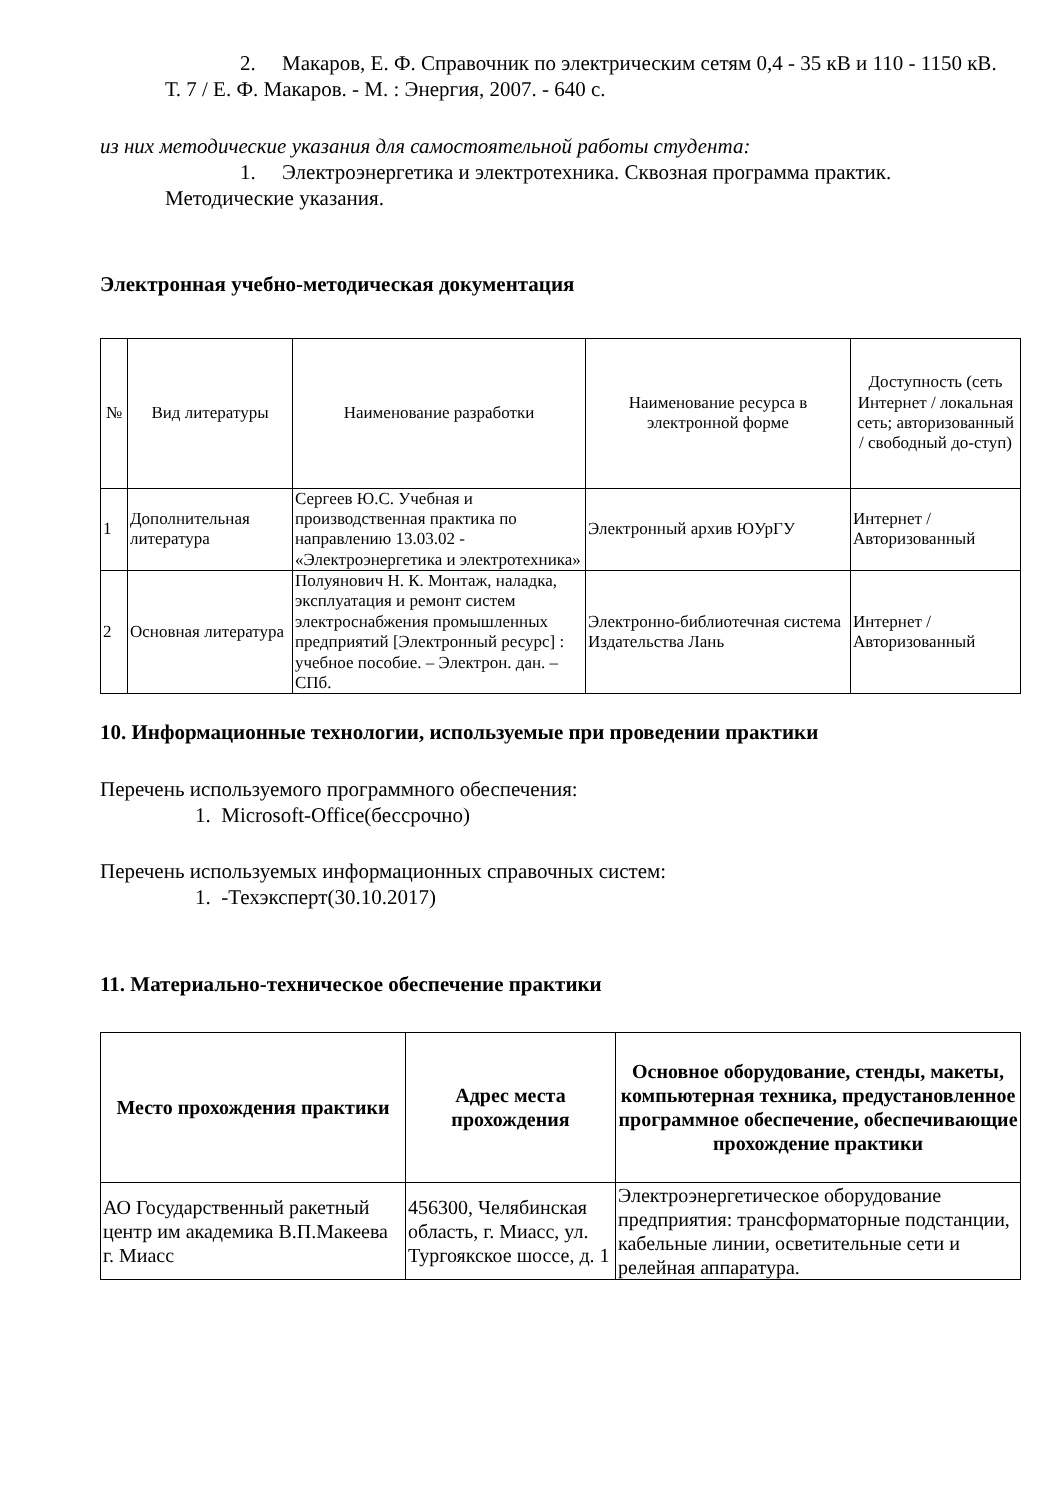2. Макаров, Е. Ф. Справочник по электрическим сетям 0,4 - 35 кВ и 110 - 1150 кВ. Т. 7 / Е. Ф. Макаров. - М. : Энергия, 2007. - 640 с.
из них методические указания для самостоятельной работы студента:
1. Электроэнергетика и электротехника. Сквозная программа практик. Методические указания.
Электронная учебно-методическая документация
| № | Вид литературы | Наименование разработки | Наименование ресурса в электронной форме | Доступность (сеть Интернет / локальная сеть; авторизованный / свободный до-ступ) |
| 1 | Дополнительная литература | Сергеев Ю.С. Учебная и производственная практика по направлению 13.03.02 - «Электроэнергетика и электротехника» | Электронный архив ЮУрГУ | Интернет / Авторизованный |
| 2 | Основная литература | Полуянович Н. К. Монтаж, наладка, эксплуатация и ремонт систем электроснабжения промышленных предприятий [Электронный ресурс] : учебное пособие. – Электрон. дан. – СПб. | Электронно-библиотечная система Издательства Лань | Интернет / Авторизованный |
10. Информационные технологии, используемые при проведении практики
Перечень используемого программного обеспечения:
1. Microsoft-Office(бессрочно)
Перечень используемых информационных справочных систем:
1. -Техэксперт(30.10.2017)
11. Материально-техническое обеспечение практики
| Место прохождения практики | Адрес места прохождения | Основное оборудование, стенды, макеты, компьютерная техника, предустановленное программное обеспечение, обеспечивающие прохождение практики |
| --- | --- | --- |
| АО Государственный ракетный центр им академика В.П.Макеева г. Миасс | 456300, Челябинская область, г. Миасс, ул. Тургоякское шоссе, д. 1 | Электроэнергетическое оборудование предприятия: трансформаторные подстанции, кабельные линии, осветительные сети и релейная аппаратура. |